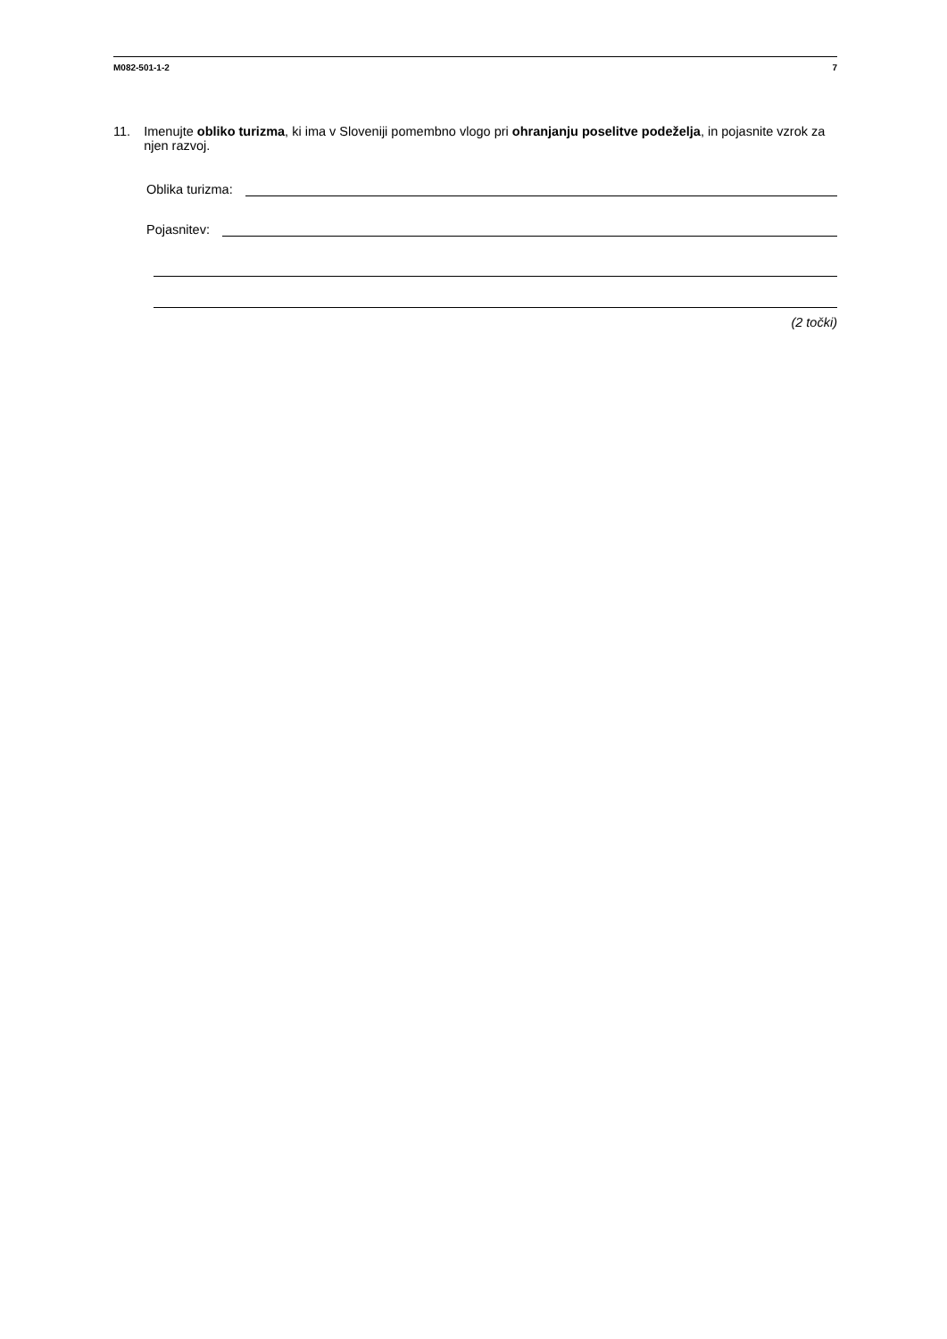M082-501-1-2 7
11.
Imenujte obliko turizma, ki ima v Sloveniji pomembno vlogo pri ohranjanju poselitve podeželja, in pojasnite vzrok za njen razvoj.
Oblika turizma:
Pojasnitev:
(2 točki)